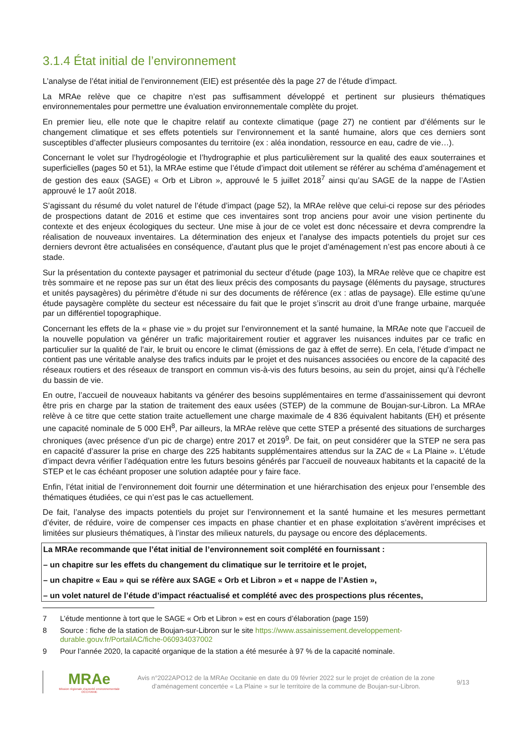3.1.4 État initial de l’environnement
L’analyse de l’état initial de l’environnement (EIE) est présentée dès la page 27 de l’étude d’impact.
La MRAe relève que ce chapitre n’est pas suffisamment développé et pertinent sur plusieurs thématiques environnementales pour permettre une évaluation environnementale complète du projet.
En premier lieu, elle note que le chapitre relatif au contexte climatique (page 27) ne contient par d’éléments sur le changement climatique et ses effets potentiels sur l’environnement et la santé humaine, alors que ces derniers sont susceptibles d’affecter plusieurs composantes du territoire (ex : aléa inondation, ressource en eau, cadre de vie…).
Concernant le volet sur l’hydrogéologie et l’hydrographie et plus particulièrement sur la qualité des eaux souterraines et superficielles (pages 50 et 51), la MRAe estime que l’étude d’impact doit utilement se référer au schéma d’aménagement et de gestion des eaux (SAGE) « Orb et Libron », approuvé le 5 juillet 2018<sup>7</sup> ainsi qu’au SAGE de la nappe de l’Astien approuvé le 17 août 2018.
S’agissant du résumé du volet naturel de l’étude d’impact (page 52), la MRAe relève que celui-ci repose sur des périodes de prospections datant de 2016 et estime que ces inventaires sont trop anciens pour avoir une vision pertinente du contexte et des enjeux écologiques du secteur. Une mise à jour de ce volet est donc nécessaire et devra comprendre la réalisation de nouveaux inventaires. La détermination des enjeux et l’analyse des impacts potentiels du projet sur ces derniers devront être actualisées en conséquence, d’autant plus que le projet d’aménagement n’est pas encore abouti à ce stade.
Sur la présentation du contexte paysager et patrimonial du secteur d’étude (page 103), la MRAe relève que ce chapitre est très sommaire et ne repose pas sur un état des lieux précis des composants du paysage (éléments du paysage, structures et unités paysagères) du périmètre d’étude ni sur des documents de référence (ex : atlas de paysage). Elle estime qu’une étude paysagère complète du secteur est nécessaire du fait que le projet s’inscrit au droit d’une frange urbaine, marquée par un différentiel topographique.
Concernant les effets de la « phase vie » du projet sur l’environnement et la santé humaine, la MRAe note que l’accueil de la nouvelle population va générer un trafic majoritairement routier et aggraver les nuisances induites par ce trafic en particulier sur la qualité de l’air, le bruit ou encore le climat (émissions de gaz à effet de serre). En cela, l’étude d’impact ne contient pas une véritable analyse des trafics induits par le projet et des nuisances associées ou encore de la capacité des réseaux routiers et des réseaux de transport en commun vis-à-vis des futurs besoins, au sein du projet, ainsi qu’à l’échelle du bassin de vie.
En outre, l’accueil de nouveaux habitants va générer des besoins supplémentaires en terme d’assainissement qui devront être pris en charge par la station de traitement des eaux usées (STEP) de la commune de Boujan-sur-Libron. La MRAe relève à ce titre que cette station traite actuellement une charge maximale de 4 836 équivalent habitants (EH) et présente une capacité nominale de 5 000 EH<sup>8</sup>, Par ailleurs, la MRAe relève que cette STEP a présenté des situations de surcharges chroniques (avec présence d’un pic de charge) entre 2017 et 2019<sup>9</sup>. De fait, on peut considérer que la STEP ne sera pas en capacité d’assurer la prise en charge des 225 habitants supplémentaires attendus sur la ZAC de « La Plaine ». L’étude d’impact devra vérifier l’adéquation entre les futurs besoins générés par l’accueil de nouveaux habitants et la capacité de la STEP et le cas échéant proposer une solution adaptée pour y faire face.
Enfin, l’état initial de l’environnement doit fournir une détermination et une hiérarchisation des enjeux pour l’ensemble des thématiques étudiées, ce qui n’est pas le cas actuellement.
De fait, l’analyse des impacts potentiels du projet sur l’environnement et la santé humaine et les mesures permettant d’éviter, de réduire, voire de compenser ces impacts en phase chantier et en phase exploitation s’avèrent imprécises et limitées sur plusieurs thématiques, à l’instar des milieux naturels, du paysage ou encore des déplacements.
La MRAe recommande que l’état initial de l’environnement soit complété en fournissant :
– un chapitre sur les effets du changement du climatique sur le territoire et le projet,
– un chapitre « Eau » qui se réfère aux SAGE « Orb et Libron » et « nappe de l’Astien »,
– un volet naturel de l’étude d’impact réactualisé et complété avec des prospections plus récentes,
7 L’étude mentionne à tort que le SAGE « Orb et Libron » est en cours d’élaboration (page 159)
8 Source : fiche de la station de Boujan-sur-Libron sur le site https://www.assainissement.developpement-durable.gouv.fr/PortailAC/fiche-060934037002
9 Pour l’année 2020, la capacité organique de la station a été mesurée à 97 % de la capacité nominale.
MRAe
Mission régionale d’autorité environnementale
OCCITANIE
Avis n°2022APO12 de la MRAe Occitanie en date du 09 février 2022 sur le projet de création de la zone d’aménagement concertée « La Plaine » sur le territoire de la commune de Boujan-sur-Libron.
9/13